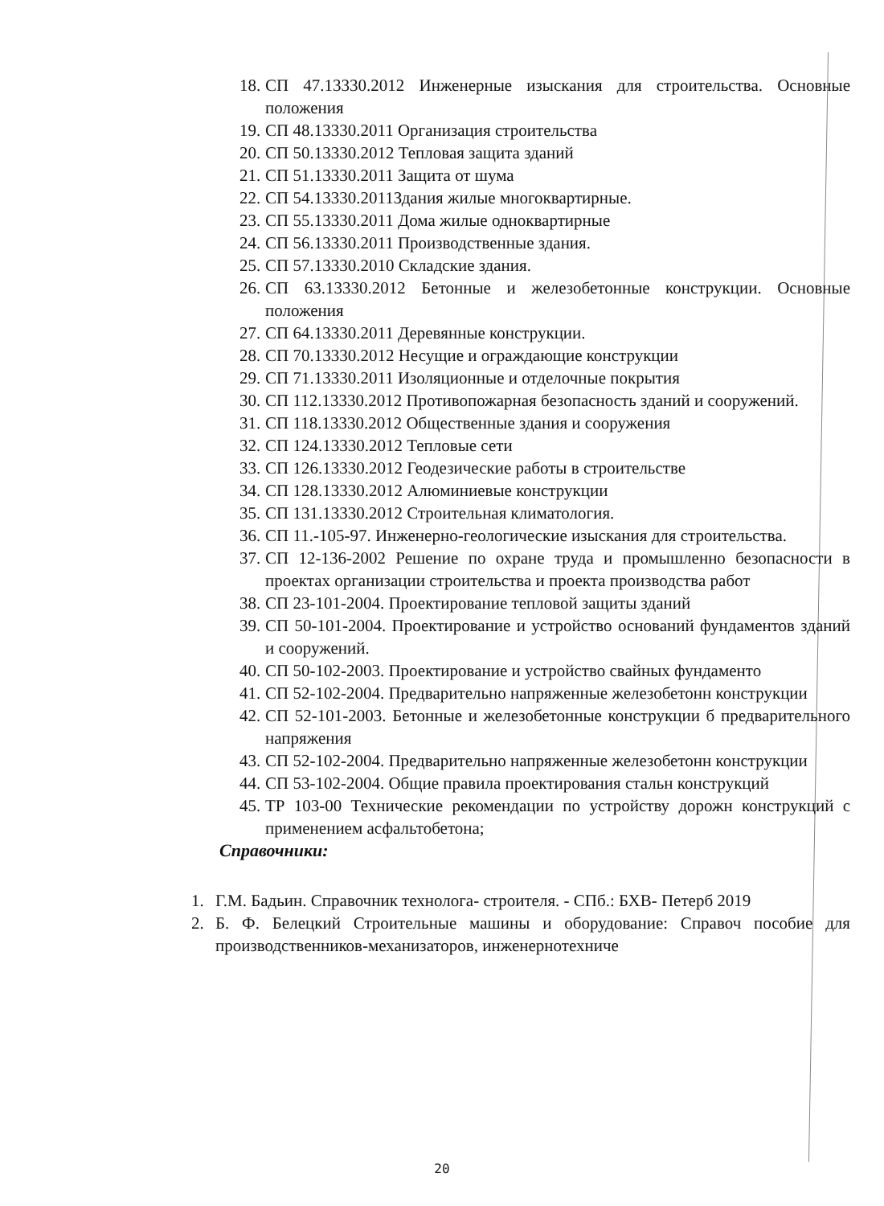18. СП 47.13330.2012 Инженерные изыскания для строительства. Основные положения
19. СП 48.13330.2011 Организация строительства
20. СП 50.13330.2012 Тепловая защита зданий
21. СП 51.13330.2011 Защита от шума
22. СП 54.13330.2011Здания жилые многоквартирные.
23. СП 55.13330.2011 Дома жилые одноквартирные
24. СП 56.13330.2011 Производственные здания.
25. СП 57.13330.2010 Складские здания.
26. СП 63.13330.2012 Бетонные и железобетонные конструкции. Основные положения
27. СП 64.13330.2011 Деревянные конструкции.
28. СП 70.13330.2012 Несущие и ограждающие конструкции
29. СП 71.13330.2011 Изоляционные и отделочные покрытия
30. СП 112.13330.2012 Противопожарная безопасность зданий и сооружений.
31. СП 118.13330.2012 Общественные здания и сооружения
32. СП 124.13330.2012 Тепловые сети
33. СП 126.13330.2012 Геодезические работы в строительстве
34. СП 128.13330.2012 Алюминиевые конструкции
35. СП 131.13330.2012 Строительная климатология.
36. СП 11.-105-97. Инженерно-геологические изыскания для строительства.
37. СП 12-136-2002 Решение по охране труда и промышленно безопасности в проектах организации строительства и проекта производства работ
38. СП 23-101-2004. Проектирование тепловой защиты зданий
39. СП 50-101-2004. Проектирование и устройство оснований фундаментов зданий и сооружений.
40. СП 50-102-2003. Проектирование и устройство свайных фундаменто
41. СП 52-102-2004. Предварительно напряженные железобетонн конструкции
42. СП 52-101-2003. Бетонные и железобетонные конструкции б предварительного напряжения
43. СП 52-102-2004. Предварительно напряженные железобетонн конструкции
44. СП 53-102-2004. Общие правила проектирования стальн конструкций
45. ТР 103-00 Технические рекомендации по устройству дорожн конструкций с применением асфальтобетона;
Справочники:
1. Г.М. Бадьин. Справочник технолога- строителя. - СПб.: БХВ- Петерб 2019
2. Б. Ф. Белецкий Строительные машины и оборудование: Справоч пособие для производственников-механизаторов, инженернотехниче
20